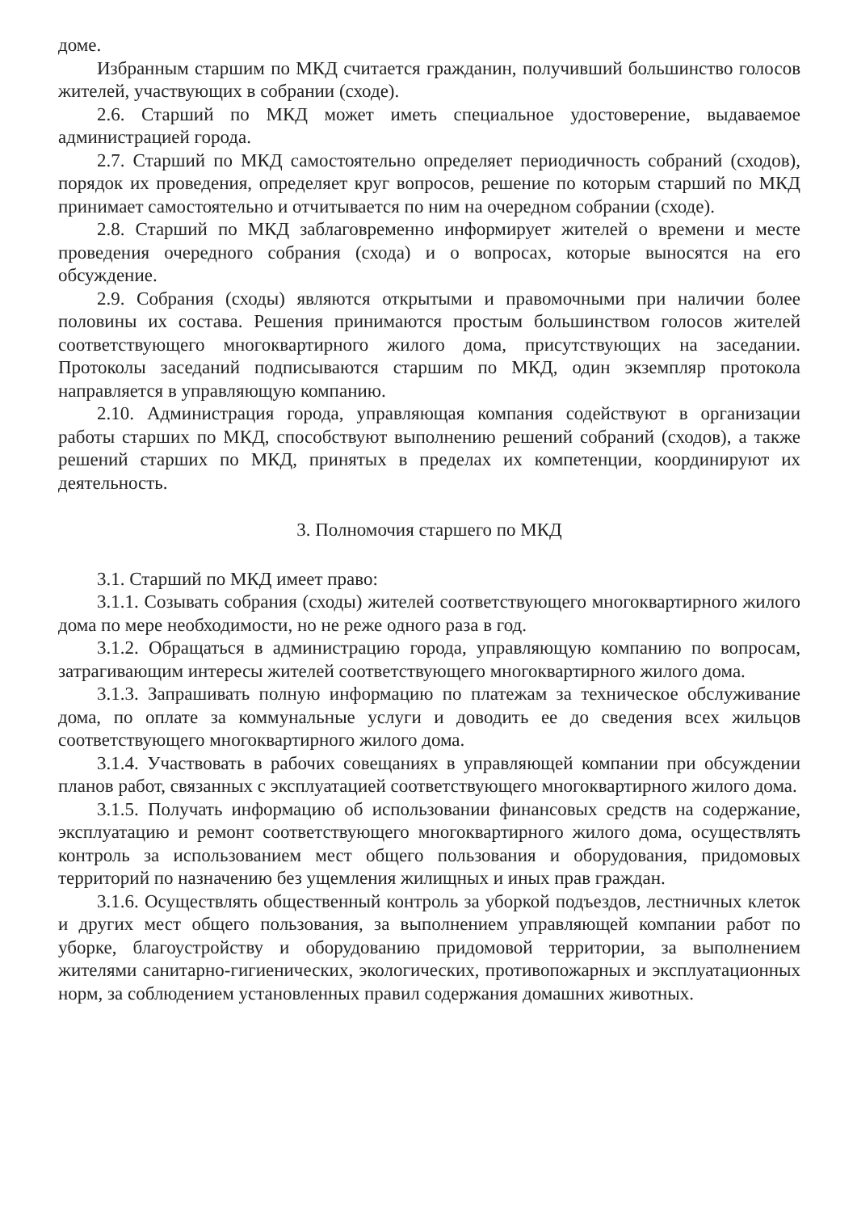доме.
Избранным старшим по МКД считается гражданин, получивший большинство голосов жителей, участвующих в собрании (сходе).
2.6. Старший по МКД может иметь специальное удостоверение, выдаваемое администрацией города.
2.7. Старший по МКД самостоятельно определяет периодичность собраний (сходов), порядок их проведения, определяет круг вопросов, решение по которым старший по МКД принимает самостоятельно и отчитывается по ним на очередном собрании (сходе).
2.8. Старший по МКД заблаговременно информирует жителей о времени и месте проведения очередного собрания (схода) и о вопросах, которые выносятся на его обсуждение.
2.9. Собрания (сходы) являются открытыми и правомочными при наличии более половины их состава. Решения принимаются простым большинством голосов жителей соответствующего многоквартирного жилого дома, присутствующих на заседании. Протоколы заседаний подписываются старшим по МКД, один экземпляр протокола направляется в управляющую компанию.
2.10. Администрация города, управляющая компания содействуют в организации работы старших по МКД, способствуют выполнению решений собраний (сходов), а также решений старших по МКД, принятых в пределах их компетенции, координируют их деятельность.
3. Полномочия старшего по МКД
3.1. Старший по МКД имеет право:
3.1.1. Созывать собрания (сходы) жителей соответствующего многоквартирного жилого дома по мере необходимости, но не реже одного раза в год.
3.1.2. Обращаться в администрацию города, управляющую компанию по вопросам, затрагивающим интересы жителей соответствующего многоквартирного жилого дома.
3.1.3. Запрашивать полную информацию по платежам за техническое обслуживание дома, по оплате за коммунальные услуги и доводить ее до сведения всех жильцов соответствующего многоквартирного жилого дома.
3.1.4. Участвовать в рабочих совещаниях в управляющей компании при обсуждении планов работ, связанных с эксплуатацией соответствующего многоквартирного жилого дома.
3.1.5. Получать информацию об использовании финансовых средств на содержание, эксплуатацию и ремонт соответствующего многоквартирного жилого дома, осуществлять контроль за использованием мест общего пользования и оборудования, придомовых территорий по назначению без ущемления жилищных и иных прав граждан.
3.1.6. Осуществлять общественный контроль за уборкой подъездов, лестничных клеток и других мест общего пользования, за выполнением управляющей компании работ по уборке, благоустройству и оборудованию придомовой территории, за выполнением жителями санитарно-гигиенических, экологических, противопожарных и эксплуатационных норм, за соблюдением установленных правил содержания домашних животных.